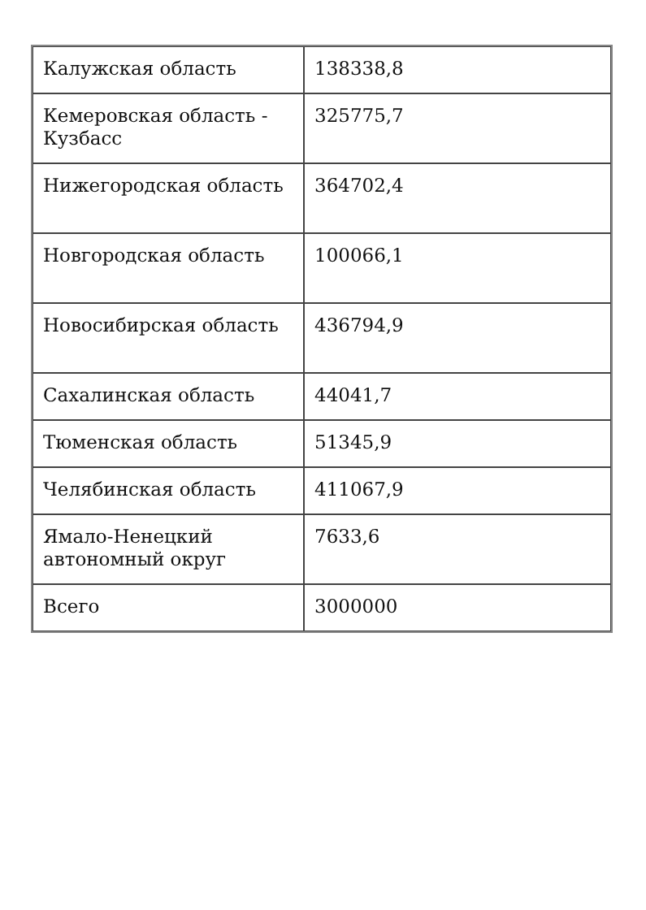| Калужская область | 138338,8 |
| Кемеровская область - Кузбасс | 325775,7 |
| Нижегородская область | 364702,4 |
| Новгородская область | 100066,1 |
| Новосибирская область | 436794,9 |
| Сахалинская область | 44041,7 |
| Тюменская область | 51345,9 |
| Челябинская область | 411067,9 |
| Ямало-Ненецкий автономный округ | 7633,6 |
| Всего | 3000000 |